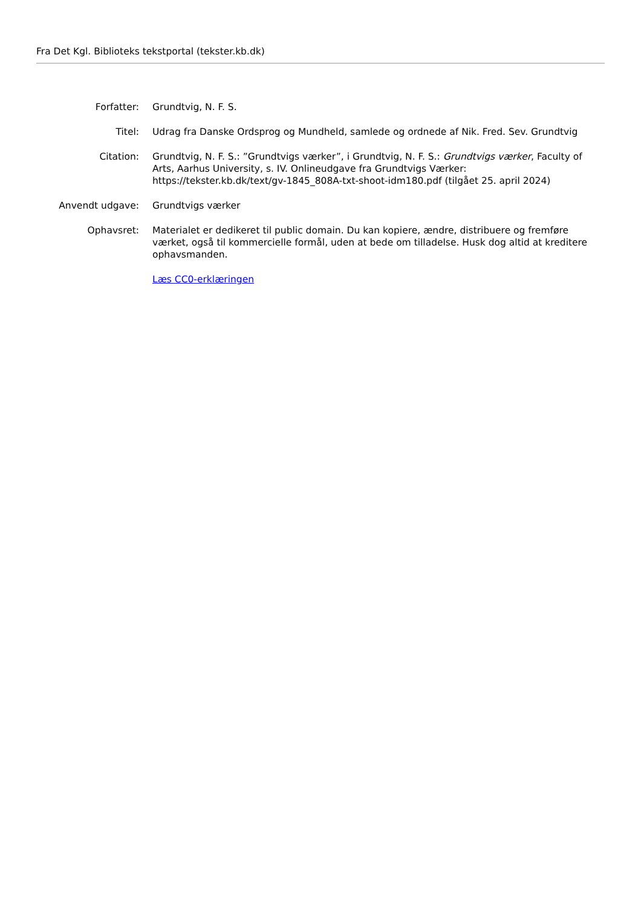Fra Det Kgl. Biblioteks tekstportal (tekster.kb.dk)
| Forfatter: | Grundtvig, N. F. S. |
| Titel: | Udrag fra Danske Ordsprog og Mundheld, samlede og ordnede af Nik. Fred. Sev. Grundtvig |
| Citation: | Grundtvig, N. F. S.: ”Grundtvigs værker”, i Grundtvig, N. F. S.: Grundtvigs værker , Faculty of Arts, Aarhus University, s. IV. Onlineudgave fra Grundtvigs Værker: https://tekster.kb.dk/text/gv-1845_808A-txt-shoot-idm180.pdf (tilgået 25. april 2024) |
| Anvendt udgave: | Grundtvigs værker |
| Ophavsret: | Materialet er dedikeret til public domain. Du kan kopiere, ændre, distribuere og fremføre værket, også til kommercielle formål, uden at bede om tilladelse. Husk dog altid at kreditere ophavsmanden. |
| | Læs CC0-erklæringen |